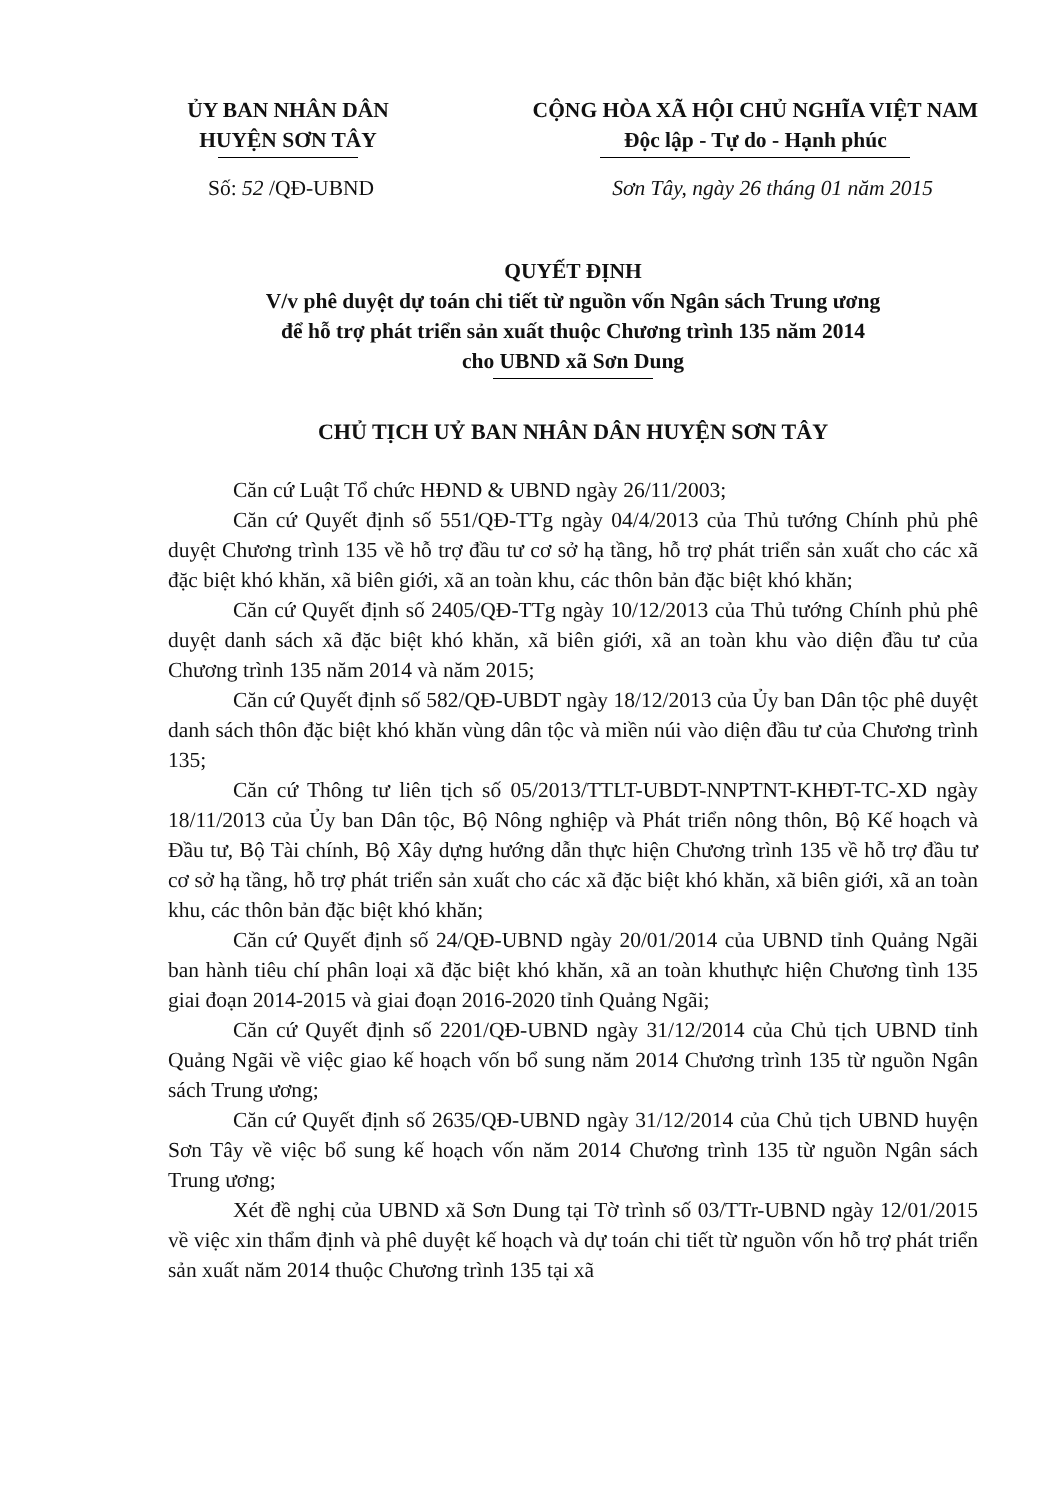ỦY BAN NHÂN DÂN
HUYỆN SƠN TÂY
CỘNG HÒA XÃ HỘI CHỦ NGHĨA VIỆT NAM
Độc lập - Tự do - Hạnh phúc
Số: 52 /QĐ-UBND Sơn Tây, ngày 26 tháng 01 năm 2015
QUYẾT ĐỊNH
V/v phê duyệt dự toán chi tiết từ nguồn vốn Ngân sách Trung ương
để hỗ trợ phát triển sản xuất thuộc Chương trình 135 năm 2014
cho UBND xã Sơn Dung
CHỦ TỊCH UỶ BAN NHÂN DÂN HUYỆN SƠN TÂY
Căn cứ Luật Tổ chức HĐND & UBND ngày 26/11/2003;
Căn cứ Quyết định số 551/QĐ-TTg ngày 04/4/2013 của Thủ tướng Chính phủ phê duyệt Chương trình 135 về hỗ trợ đầu tư cơ sở hạ tầng, hỗ trợ phát triển sản xuất cho các xã đặc biệt khó khăn, xã biên giới, xã an toàn khu, các thôn bản đặc biệt khó khăn;
Căn cứ Quyết định số 2405/QĐ-TTg ngày 10/12/2013 của Thủ tướng Chính phủ phê duyệt danh sách xã đặc biệt khó khăn, xã biên giới, xã an toàn khu vào diện đầu tư của Chương trình 135 năm 2014 và năm 2015;
Căn cứ Quyết định số 582/QĐ-UBDT ngày 18/12/2013 của Ủy ban Dân tộc phê duyệt danh sách thôn đặc biệt khó khăn vùng dân tộc và miền núi vào diện đầu tư của Chương trình 135;
Căn cứ Thông tư liên tịch số 05/2013/TTLT-UBDT-NNPTNT-KHĐT-TC-XD ngày 18/11/2013 của Ủy ban Dân tộc, Bộ Nông nghiệp và Phát triển nông thôn, Bộ Kế hoạch và Đầu tư, Bộ Tài chính, Bộ Xây dựng hướng dẫn thực hiện Chương trình 135 về hỗ trợ đầu tư cơ sở hạ tầng, hỗ trợ phát triển sản xuất cho các xã đặc biệt khó khăn, xã biên giới, xã an toàn khu, các thôn bản đặc biệt khó khăn;
Căn cứ Quyết định số 24/QĐ-UBND ngày 20/01/2014 của UBND tỉnh Quảng Ngãi ban hành tiêu chí phân loại xã đặc biệt khó khăn, xã an toàn khuthực hiện Chương tình 135 giai đoạn 2014-2015 và giai đoạn 2016-2020 tỉnh Quảng Ngãi;
Căn cứ Quyết định số 2201/QĐ-UBND ngày 31/12/2014 của Chủ tịch UBND tỉnh Quảng Ngãi về việc giao kế hoạch vốn bổ sung năm 2014 Chương trình 135 từ nguồn Ngân sách Trung ương;
Căn cứ Quyết định số 2635/QĐ-UBND ngày 31/12/2014 của Chủ tịch UBND huyện Sơn Tây về việc bổ sung kế hoạch vốn năm 2014 Chương trình 135 từ nguồn Ngân sách Trung ương;
Xét đề nghị của UBND xã Sơn Dung tại Tờ trình số 03/TTr-UBND ngày 12/01/2015 về việc xin thẩm định và phê duyệt kế hoạch và dự toán chi tiết từ nguồn vốn hỗ trợ phát triển sản xuất năm 2014 thuộc Chương trình 135 tại xã